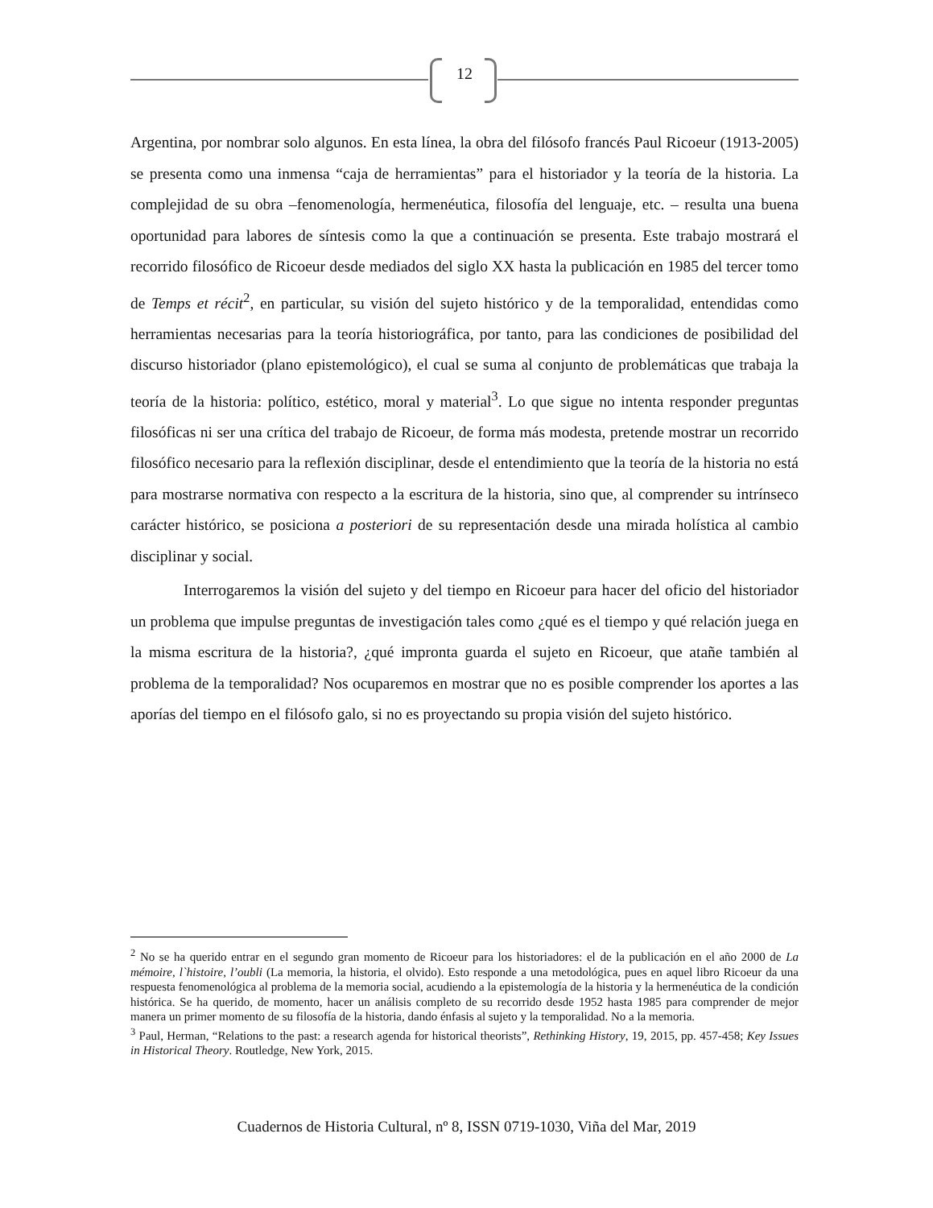12
Argentina, por nombrar solo algunos. En esta línea, la obra del filósofo francés Paul Ricoeur (1913-2005) se presenta como una inmensa “caja de herramientas” para el historiador y la teoría de la historia. La complejidad de su obra –fenomenología, hermenéutica, filosofía del lenguaje, etc. – resulta una buena oportunidad para labores de síntesis como la que a continuación se presenta. Este trabajo mostrará el recorrido filosófico de Ricoeur desde mediados del siglo XX hasta la publicación en 1985 del tercer tomo de Temps et récit<sup>2</sup>, en particular, su visión del sujeto histórico y de la temporalidad, entendidas como herramientas necesarias para la teoría historiográfica, por tanto, para las condiciones de posibilidad del discurso historiador (plano epistemológico), el cual se suma al conjunto de problemáticas que trabaja la teoría de la historia: político, estético, moral y material<sup>3</sup>. Lo que sigue no intenta responder preguntas filosóficas ni ser una crítica del trabajo de Ricoeur, de forma más modesta, pretende mostrar un recorrido filosófico necesario para la reflexión disciplinar, desde el entendimiento que la teoría de la historia no está para mostrarse normativa con respecto a la escritura de la historia, sino que, al comprender su intrínseco carácter histórico, se posiciona a posteriori de su representación desde una mirada holística al cambio disciplinar y social.
Interrogaremos la visión del sujeto y del tiempo en Ricoeur para hacer del oficio del historiador un problema que impulse preguntas de investigación tales como ¿qué es el tiempo y qué relación juega en la misma escritura de la historia?, ¿qué impronta guarda el sujeto en Ricoeur, que atañe también al problema de la temporalidad? Nos ocuparemos en mostrar que no es posible comprender los aportes a las aporías del tiempo en el filósofo galo, si no es proyectando su propia visión del sujeto histórico.
<sup>2</sup> No se ha querido entrar en el segundo gran momento de Ricoeur para los historiadores: el de la publicación en el año 2000 de La mémoire, l`histoire, l’oubli (La memoria, la historia, el olvido). Esto responde a una metodológica, pues en aquel libro Ricoeur da una respuesta fenomenológica al problema de la memoria social, acudiendo a la epistemología de la historia y la hermenéutica de la condición histórica. Se ha querido, de momento, hacer un análisis completo de su recorrido desde 1952 hasta 1985 para comprender de mejor manera un primer momento de su filosofía de la historia, dando énfasis al sujeto y la temporalidad. No a la memoria.
<sup>3</sup> Paul, Herman, “Relations to the past: a research agenda for historical theorists”, Rethinking History, 19, 2015, pp. 457-458; Key Issues in Historical Theory. Routledge, New York, 2015.
Cuadernos de Historia Cultural, nº 8, ISSN 0719-1030, Viña del Mar, 2019